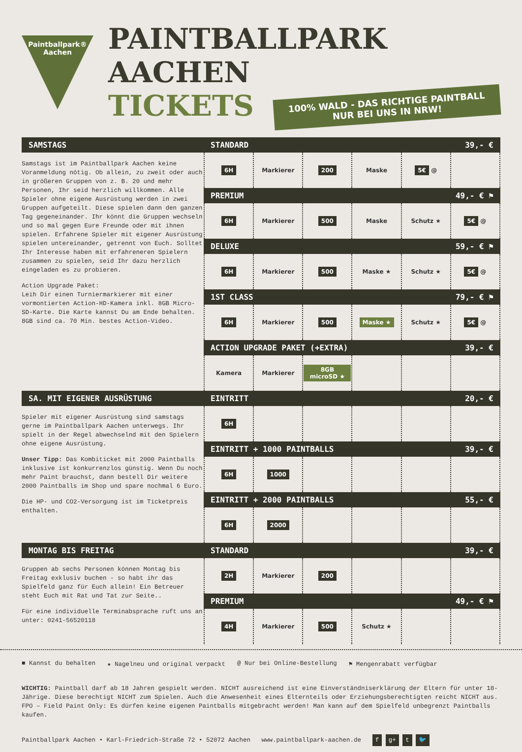Paintballpark®
Aachen
PAINTBALLPARK AACHEN
TICKETS
100% WALD - DAS RICHTIGE PAINTBALL
NUR BEI UNS IN NRW!
SAMSTAGS
Samstags ist im Paintballpark Aachen keine Voranmeldung nötig. Ob allein, zu zweit oder auch in größeren Gruppen von z. B. 20 und mehr Personen, Ihr seid herzlich willkommen. Alle Spieler ohne eigene Ausrüstung werden in zwei Gruppen aufgeteilt. Diese spielen dann den ganzen Tag gegeneinander. Ihr könnt die Gruppen wechseln und so mal gegen Eure Freunde oder mit ihnen spielen. Erfahrene Spieler mit eigener Ausrüstung spielen untereinander, getrennt von Euch. Solltet Ihr Interesse haben mit erfahreneren Spielern zusammen zu spielen, seid Ihr dazu herzlich eingeladen es zu probieren.
Action Upgrade Paket:
Leih Dir einen Turniermarkierer mit einer vormontierten Action-HD-Kamera inkl. 8GB Micro-SD-Karte. Die Karte kannst Du am Ende behalten. 8GB sind ca. 70 Min. bestes Action-Video.
STANDARD 39,- €
| 6H | Markierer | 200 | Maske | 5€ @ | |
PREMIUM 49,- € ⚑
| 6H | Markierer | 500 | Maske | Schutz ★ | 5€ @ |
DELUXE 59,- € ⚑
| 6H | Markierer | 500 | Maske ★ | Schutz ★ | 5€ @ |
1ST CLASS 79,- € ⚑
| 6H | Markierer | 500 | Maske ★ | Schutz ★ | 5€ @ |
ACTION UPGRADE PAKET (+EXTRA) 39,- €
| Kamera | Markierer | 8GB microSD ★ | | | |
SA. MIT EIGENER AUSRÜSTUNG
Spieler mit eigener Ausrüstung sind samstags gerne im Paintballpark Aachen unterwegs. Ihr spielt in der Regel abwechselnd mit den Spielern ohne eigene Ausrüstung.
Unser Tipp: Das Kombiticket mit 2000 Paintballs inklusive ist konkurrenzlos günstig. Wenn Du noch mehr Paint brauchst, dann bestell Dir weitere 2000 Paintballs im Shop und spare nochmal 6 Euro.
Die HP- und CO2-Versorgung ist im Ticketpreis enthalten.
EINTRITT 20,- €
| 6H | | | | | |
EINTRITT + 1000 PAINTBALLS 39,- €
| 6H | 1000 | | | | |
EINTRITT + 2000 PAINTBALLS 55,- €
| 6H | 2000 | | | | |
MONTAG BIS FREITAG
Gruppen ab sechs Personen können Montag bis Freitag exklusiv buchen - so habt ihr das Spielfeld ganz für Euch allein! Ein Betreuer steht Euch mit Rat und Tat zur Seite..
Für eine individuelle Terminabsprache ruft uns an unter: 0241-56520118
STANDARD 39,- €
| 2H | Markierer | 200 | | | |
PREMIUM 49,- € ⚑
| 4H | Markierer | 500 | Schutz ★ | | |
■ Kannst du behalten ★ Nagelneu und original verpackt @ Nur bei Online-Bestellung ⚑ Mengenrabatt verfügbar
WICHTIG: Paintball darf ab 18 Jahren gespielt werden. NICHT ausreichend ist eine Einverständniserklärung der Eltern für unter 18-Jährige. Diese berechtigt NICHT zum Spielen. Auch die Anwesenheit eines Elternteils oder Erziehungsberechtigten reicht NICHT aus. FPO – Field Paint Only: Es dürfen keine eigenen Paintballs mitgebracht werden! Man kann auf dem Spielfeld unbegrenzt Paintballs kaufen.
Paintballpark Aachen • Karl-Friedrich-Straße 72 • 52072 Aachen www.paintballpark-aachen.de f g+ t 🐦